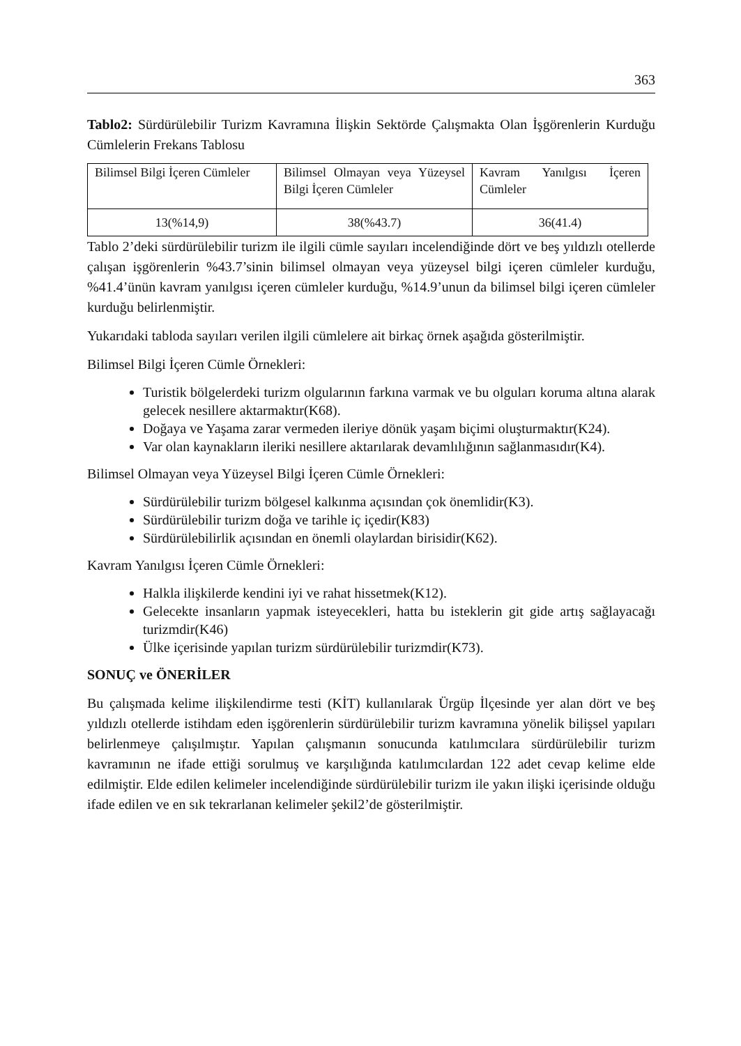363
Tablo2: Sürdürülebilir Turizm Kavramına İlişkin Sektörde Çalışmakta Olan İşgörenlerin Kurduğu Cümlelerin Frekans Tablosu
| Bilimsel Bilgi İçeren Cümleler | Bilimsel Olmayan veya Yüzeysel Bilgi İçeren Cümleler | Kavram Yanılgısı İçeren Cümleler |
| 13(%14,9) | 38(%43.7) | 36(41.4) |
Tablo 2’deki sürdürülebilir turizm ile ilgili cümle sayıları incelendiğinde dört ve beş yıldızlı otellerde çalışan işgörenlerin %43.7’sinin bilimsel olmayan veya yüzeysel bilgi içeren cümleler kurduğu, %41.4’ünün kavram yanılgısı içeren cümleler kurduğu, %14.9’unun da bilimsel bilgi içeren cümleler kurduğu belirlenmiştir.
Yukarıdaki tabloda sayıları verilen ilgili cümlelere ait birkaç örnek aşağıda gösterilmiştir.
Bilimsel Bilgi İçeren Cümle Örnekleri:
Turistik bölgelerdeki turizm olgularının farkına varmak ve bu olguları koruma altına alarak gelecek nesillere aktarmaktır(K68).
Doğaya ve Yaşama zarar vermeden ileriye dönük yaşam biçimi oluşturmaktır(K24).
Var olan kaynakların ileriki nesillere aktarılarak devamlılığının sağlanmasıdır(K4).
Bilimsel Olmayan veya Yüzeysel Bilgi İçeren Cümle Örnekleri:
Sürdürülebilir turizm bölgesel kalkınma açısından çok önemlidir(K3).
Sürdürülebilir turizm doğa ve tarihle iç içedir(K83)
Sürdürülebilirlik açısından en önemli olaylardan birisidir(K62).
Kavram Yanılgısı İçeren Cümle Örnekleri:
Halkla ilişkilerde kendini iyi ve rahat hissetmek(K12).
Gelecekte insanların yapmak isteyecekleri, hatta bu isteklerin git gide artış sağlayacağı turizmdir(K46)
Ülke içerisinde yapılan turizm sürdürülebilir turizmdir(K73).
SONUÇ ve ÖNERİLER
Bu çalışmada kelime ilişkilendirme testi (KİT) kullanılarak Ürgüp İlçesinde yer alan dört ve beş yıldızlı otellerde istihdam eden işgörenlerin sürdürülebilir turizm kavramına yönelik bilişsel yapıları belirlenmeye çalışılmıştır. Yapılan çalışmanın sonucunda katılımcılara sürdürülebilir turizm kavramının ne ifade ettiği sorulmuş ve karşılığında katılımcılardan 122 adet cevap kelime elde edilmiştir. Elde edilen kelimeler incelendiğinde sürdürülebilir turizm ile yakın ilişki içerisinde olduğu ifade edilen ve en sık tekrarlanan kelimeler şekil2’de gösterilmiştir.